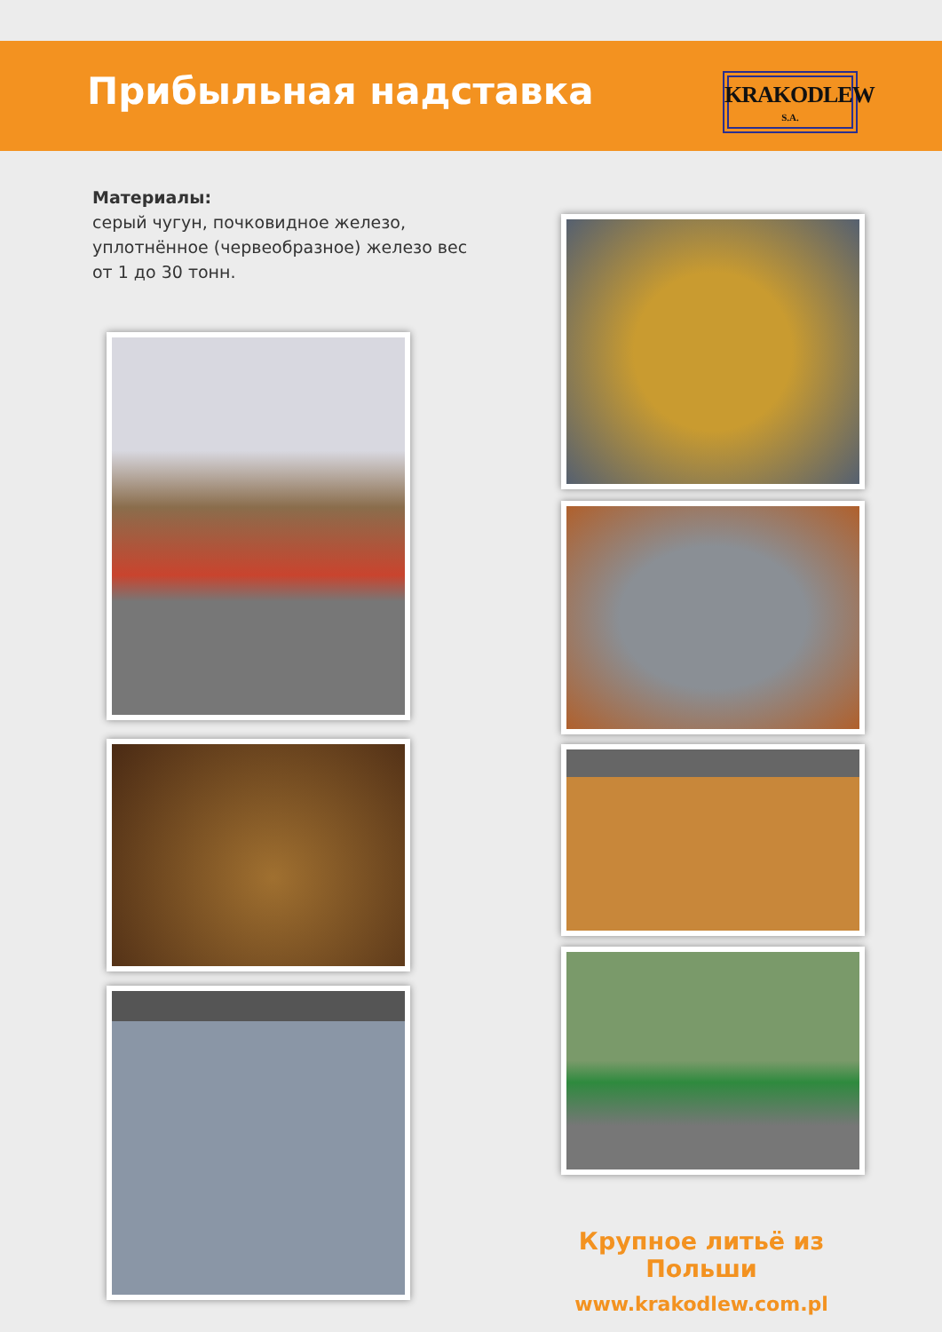Прибыльная надставка
KRAKODLEW
S.A.
Материалы:
серый чугун, почковидное железо,
уплотнённое (червеобразное) железо вес
от 1 до 30 тонн.
Крупное литьё из Польши
www.krakodlew.com.pl